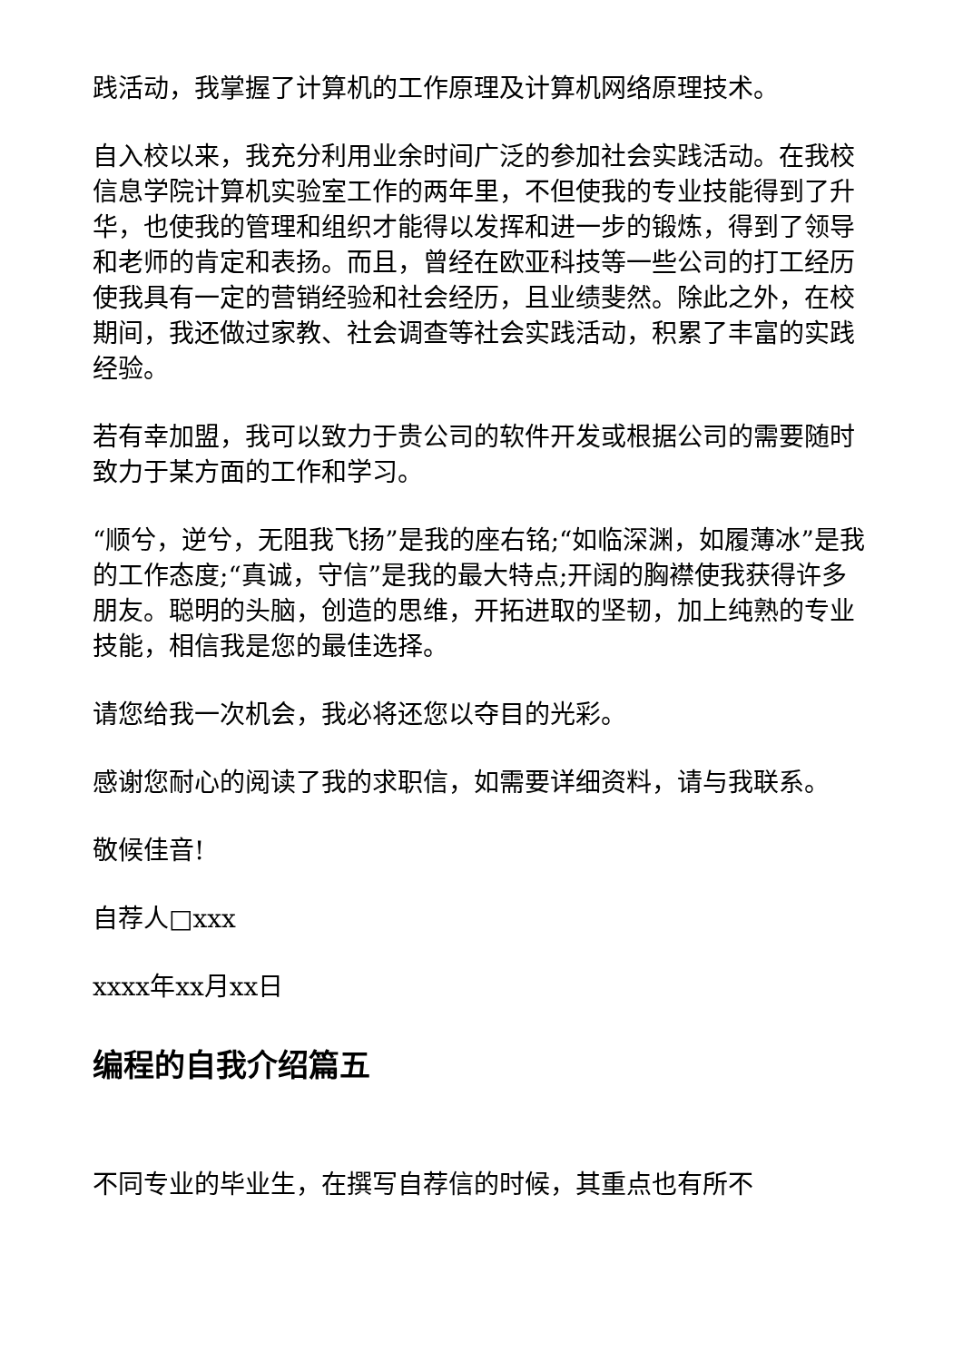践活动，我掌握了计算机的工作原理及计算机网络原理技术。
自入校以来，我充分利用业余时间广泛的参加社会实践活动。在我校信息学院计算机实验室工作的两年里，不但使我的专业技能得到了升华，也使我的管理和组织才能得以发挥和进一步的锻炼，得到了领导和老师的肯定和表扬。而且，曾经在欧亚科技等一些公司的打工经历使我具有一定的营销经验和社会经历，且业绩斐然。除此之外，在校期间，我还做过家教、社会调查等社会实践活动，积累了丰富的实践经验。
若有幸加盟，我可以致力于贵公司的软件开发或根据公司的需要随时致力于某方面的工作和学习。
“顺兮，逆兮，无阻我飞扬”是我的座右铭;“如临深渊，如履薄冰”是我的工作态度;“真诚，守信”是我的最大特点;开阔的胸襟使我获得许多朋友。聪明的头脑，创造的思维，开拓进取的坚韧，加上纯熟的专业技能，相信我是您的最佳选择。
请您给我一次机会，我必将还您以夺目的光彩。
感谢您耐心的阅读了我的求职信，如需要详细资料，请与我联系。
敬候佳音!
自荐人□xxx
xxxx年xx月xx日
编程的自我介绍篇五
不同专业的毕业生，在撰写自荐信的时候，其重点也有所不